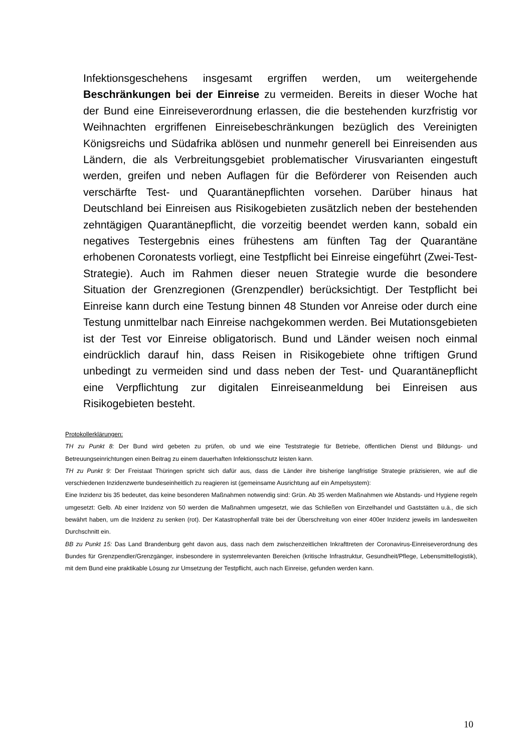Infektionsgeschehens insgesamt ergriffen werden, um weitergehende Beschränkungen bei der Einreise zu vermeiden. Bereits in dieser Woche hat der Bund eine Einreiseverordnung erlassen, die die bestehenden kurzfristig vor Weihnachten ergriffenen Einreisebeschränkungen bezüglich des Vereinigten Königsreichs und Südafrika ablösen und nunmehr generell bei Einreisenden aus Ländern, die als Verbreitungsgebiet problematischer Virusvarianten eingestuft werden, greifen und neben Auflagen für die Beförderer von Reisenden auch verschärfte Test- und Quarantänepflichten vorsehen. Darüber hinaus hat Deutschland bei Einreisen aus Risikogebieten zusätzlich neben der bestehenden zehntägigen Quarantänepflicht, die vorzeitig beendet werden kann, sobald ein negatives Testergebnis eines frühestens am fünften Tag der Quarantäne erhobenen Coronatests vorliegt, eine Testpflicht bei Einreise eingeführt (Zwei-Test-Strategie). Auch im Rahmen dieser neuen Strategie wurde die besondere Situation der Grenzregionen (Grenzpendler) berücksichtigt. Der Testpflicht bei Einreise kann durch eine Testung binnen 48 Stunden vor Anreise oder durch eine Testung unmittelbar nach Einreise nachgekommen werden. Bei Mutationsgebieten ist der Test vor Einreise obligatorisch. Bund und Länder weisen noch einmal eindrücklich darauf hin, dass Reisen in Risikogebiete ohne triftigen Grund unbedingt zu vermeiden sind und dass neben der Test- und Quarantänepflicht eine Verpflichtung zur digitalen Einreiseanmeldung bei Einreisen aus Risikogebieten besteht.
Protokollerklärungen:
TH zu Punkt 8: Der Bund wird gebeten zu prüfen, ob und wie eine Teststrategie für Betriebe, öffentlichen Dienst und Bildungs- und Betreuungseinrichtungen einen Beitrag zu einem dauerhaften Infektionsschutz leisten kann.
TH zu Punkt 9: Der Freistaat Thüringen spricht sich dafür aus, dass die Länder ihre bisherige langfristige Strategie präzisieren, wie auf die verschiedenen Inzidenzwerte bundeseinheitlich zu reagieren ist (gemeinsame Ausrichtung auf ein Ampelsystem):
Eine Inzidenz bis 35 bedeutet, das keine besonderen Maßnahmen notwendig sind: Grün. Ab 35 werden Maßnahmen wie Abstands- und Hygiene regeln umgesetzt: Gelb. Ab einer Inzidenz von 50 werden die Maßnahmen umgesetzt, wie das Schließen von Einzelhandel und Gaststätten u.ä., die sich bewährt haben, um die Inzidenz zu senken (rot). Der Katastrophenfall träte bei der Überschreitung von einer 400er Inzidenz jeweils im landesweiten Durchschnitt ein.
BB zu Punkt 15: Das Land Brandenburg geht davon aus, dass nach dem zwischenzeitlichen Inkrafttreten der Coronavirus-Einreiseverordnung des Bundes für Grenzpendler/Grenzgänger, insbesondere in systemrelevanten Bereichen (kritische Infrastruktur, Gesundheit/Pflege, Lebensmittellogistik), mit dem Bund eine praktikable Lösung zur Umsetzung der Testpflicht, auch nach Einreise, gefunden werden kann.
10